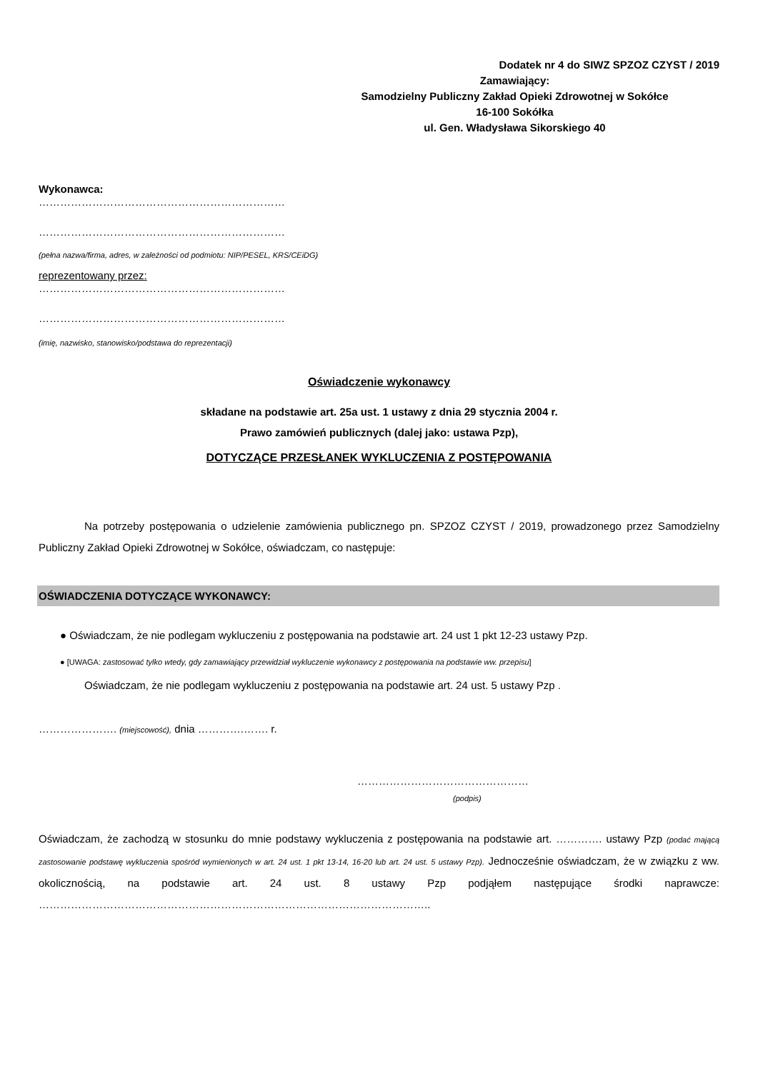Dodatek nr 4 do SIWZ SPZOZ CZYST / 2019
Zamawiający:
Samodzielny Publiczny Zakład Opieki Zdrowotnej w Sokółce
16-100 Sokółka
ul. Gen. Władysława Sikorskiego 40
Wykonawca:
……………………………………………………………
……………………………………………………………
(pełna nazwa/firma, adres, w zależności od podmiotu: NIP/PESEL, KRS/CEiDG)
reprezentowany przez:
……………………………………………………………
……………………………………………………………
(imię, nazwisko, stanowisko/podstawa do reprezentacji)
Oświadczenie wykonawcy
składane na podstawie art. 25a ust. 1 ustawy z dnia 29 stycznia 2004 r.
Prawo zamówień publicznych (dalej jako: ustawa Pzp),
DOTYCZĄCE PRZESŁANEK WYKLUCZENIA Z POSTĘPOWANIA
Na potrzeby postępowania o udzielenie zamówienia publicznego pn. SPZOZ CZYST / 2019, prowadzonego przez Samodzielny Publiczny Zakład Opieki Zdrowotnej w Sokółce, oświadczam, co następuje:
OŚWIADCZENIA DOTYCZĄCE WYKONAWCY:
● Oświadczam, że nie podlegam wykluczeniu z postępowania na podstawie art. 24 ust 1 pkt 12-23 ustawy Pzp.
● [UWAGA: zastosować tylko wtedy, gdy zamawiający przewidział wykluczenie wykonawcy z postępowania na podstawie ww. przepisu]
Oświadczam, że nie podlegam wykluczeniu z postępowania na podstawie art. 24 ust. 5 ustawy Pzp .
…………………. (miejscowość), dnia ………….……. r.
…………………………………………
(podpis)
Oświadczam, że zachodzą w stosunku do mnie podstawy wykluczenia z postępowania na podstawie art. …………. ustawy Pzp (podać mającą zastosowanie podstawę wykluczenia spośród wymienionych w art. 24 ust. 1 pkt 13-14, 16-20 lub art. 24 ust. 5 ustawy Pzp). Jednocześnie oświadczam, że w związku z ww. okolicznością, na podstawie art. 24 ust. 8 ustawy Pzp podjąłem następujące środki naprawcze: ………………………………………………………………………………………………..